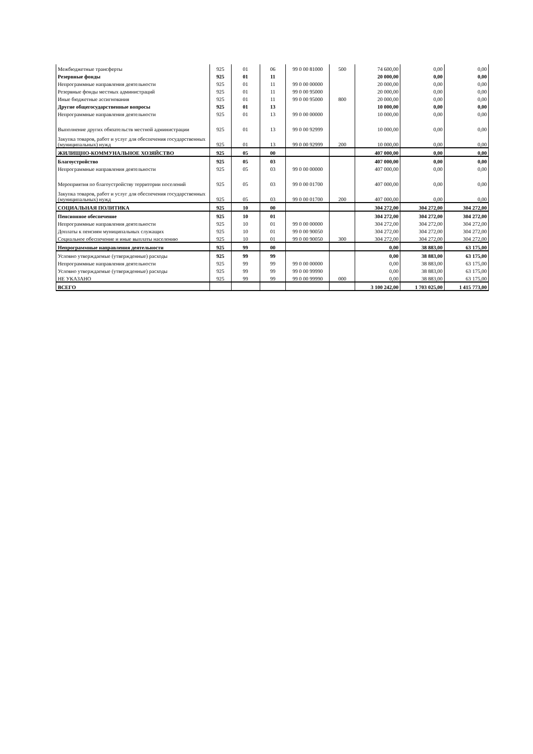| Межбюджетные трансферты | 925 | 01 | 06 | 99 0 00 81000 | 500 | 74 600,00 | 0,00 | 0,00 |
| Резервные фонды | 925 | 01 | 11 | | | 20 000,00 | 0,00 | 0,00 |
| Непрограммные направления деятельности | 925 | 01 | 11 | 99 0 00 00000 | | 20 000,00 | 0,00 | 0,00 |
| Резервные фонды местных администраций | 925 | 01 | 11 | 99 0 00 95000 | | 20 000,00 | 0,00 | 0,00 |
| Иные бюджетные ассигнования | 925 | 01 | 11 | 99 0 00 95000 | 800 | 20 000,00 | 0,00 | 0,00 |
| Другие общегосударственные вопросы | 925 | 01 | 13 | | | 10 000,00 | 0,00 | 0,00 |
| Непрограммные направления деятельности | 925 | 01 | 13 | 99 0 00 00000 | | 10 000,00 | 0,00 | 0,00 |
| Выполнение других обязательств местной администрации | 925 | 01 | 13 | 99 0 00 92999 | | 10 000,00 | 0,00 | 0,00 |
| Закупка товаров, работ и услуг для обеспечения государственных (муниципальных) нужд | 925 | 01 | 13 | 99 0 00 92999 | 200 | 10 000,00 | 0,00 | 0,00 |
| ЖИЛИЩНО-КОММУНАЛЬНОЕ ХОЗЯЙСТВО | 925 | 05 | 00 | | | 407 000,00 | 0,00 | 0,00 |
| Благоустройство | 925 | 05 | 03 | | | 407 000,00 | 0,00 | 0,00 |
| Непрограммные направления деятельности | 925 | 05 | 03 | 99 0 00 00000 | | 407 000,00 | 0,00 | 0,00 |
| Мероприятия по благоустройству территории поселений | 925 | 05 | 03 | 99 0 00 01700 | | 407 000,00 | 0,00 | 0,00 |
| Закупка товаров, работ и услуг для обеспечения государственных (муниципальных) нужд | 925 | 05 | 03 | 99 0 00 01700 | 200 | 407 000,00 | 0,00 | 0,00 |
| СОЦИАЛЬНАЯ ПОЛИТИКА | 925 | 10 | 00 | | | 304 272,00 | 304 272,00 | 304 272,00 |
| Пенсионное обеспечение | 925 | 10 | 01 | | | 304 272,00 | 304 272,00 | 304 272,00 |
| Непрограммные направления деятельности | 925 | 10 | 01 | 99 0 00 00000 | | 304 272,00 | 304 272,00 | 304 272,00 |
| Доплаты к пенсиям муниципальных служащих | 925 | 10 | 01 | 99 0 00 90050 | | 304 272,00 | 304 272,00 | 304 272,00 |
| Социальное обеспечение и иные выплаты населению | 925 | 10 | 01 | 99 0 00 90050 | 300 | 304 272,00 | 304 272,00 | 304 272,00 |
| Непрограммные направления деятельности | 925 | 99 | 00 | | | 0,00 | 38 883,00 | 63 175,00 |
| Условно утверждаемые (утвержденные) расходы | 925 | 99 | 99 | | | 0,00 | 38 883,00 | 63 175,00 |
| Непрограммные направления деятельности | 925 | 99 | 99 | 99 0 00 00000 | | 0,00 | 38 883,00 | 63 175,00 |
| Условно утверждаемые (утвержденные) расходы | 925 | 99 | 99 | 99 0 00 99990 | | 0,00 | 38 883,00 | 63 175,00 |
| НЕ УКАЗАНО | 925 | 99 | 99 | 99 0 00 99990 | 000 | 0,00 | 38 883,00 | 63 175,00 |
| ВСЕГО | | | | | | 3 100 242,00 | 1 703 025,00 | 1 415 773,00 |